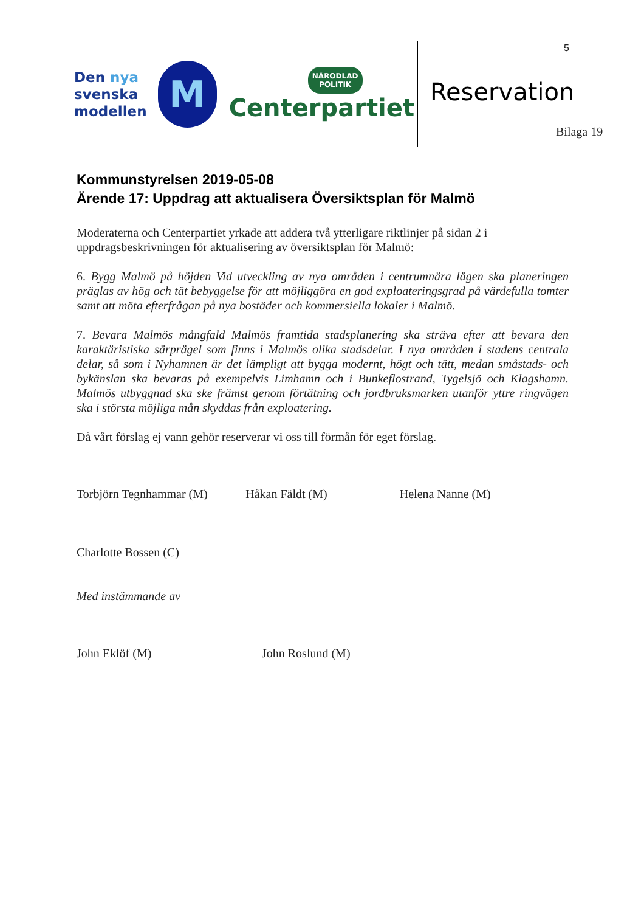Den nya
svenska
modellen
M
NÄRODLAD POLITIK
Centerpartiet
5
Reservation
Bilaga 19
Kommunstyrelsen 2019-05-08
Ärende 17: Uppdrag att aktualisera Översiktsplan för Malmö
Moderaterna och Centerpartiet yrkade att addera två ytterligare riktlinjer på sidan 2 i uppdragsbeskrivningen för aktualisering av översiktsplan för Malmö:
6. Bygg Malmö på höjden Vid utveckling av nya områden i centrumnära lägen ska planeringen präglas av hög och tät bebyggelse för att möjliggöra en god exploateringsgrad på värdefulla tomter samt att möta efterfrågan på nya bostäder och kommersiella lokaler i Malmö.
7. Bevara Malmös mångfald Malmös framtida stadsplanering ska sträva efter att bevara den karaktäristiska särprägel som finns i Malmös olika stadsdelar. I nya områden i stadens centrala delar, så som i Nyhamnen är det lämpligt att bygga modernt, högt och tätt, medan småstads- och bykänslan ska bevaras på exempelvis Limhamn och i Bunkeflostrand, Tygelsjö och Klagshamn. Malmös utbyggnad ska ske främst genom förtätning och jordbruksmarken utanför yttre ringvägen ska i största möjliga mån skyddas från exploatering.
Då vårt förslag ej vann gehör reserverar vi oss till förmån för eget förslag.
Torbjörn Tegnhammar (M) Håkan Fäldt (M) Helena Nanne (M)
Charlotte Bossen (C)
Med instämmande av
John Eklöf (M) John Roslund (M)